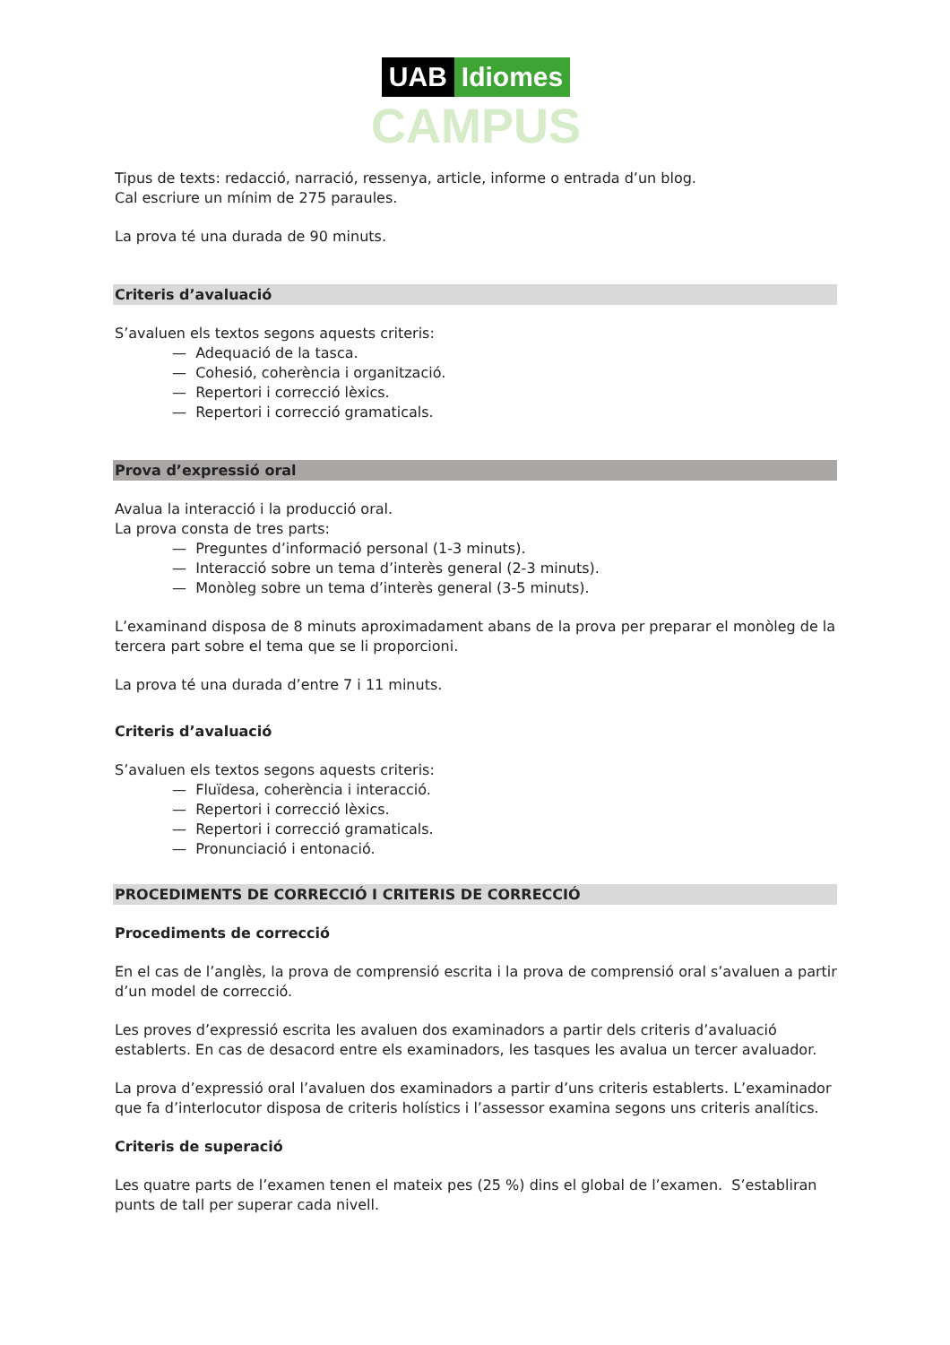UAB Idiomes
CAMPUS
Tipus de texts: redacció, narració, ressenya, article, informe o entrada d’un blog.
Cal escriure un mínim de 275 paraules.
La prova té una durada de 90 minuts.
Criteris d’avaluació
S’avaluen els textos segons aquests criteris:
— Adequació de la tasca.
— Cohesió, coherència i organització.
— Repertori i correcció lèxics.
— Repertori i correcció gramaticals.
Prova d’expressió oral
Avalua la interacció i la producció oral.
La prova consta de tres parts:
— Preguntes d’informació personal (1-3 minuts).
— Interacció sobre un tema d’interès general (2-3 minuts).
— Monòleg sobre un tema d’interès general (3-5 minuts).
L’examinand disposa de 8 minuts aproximadament abans de la prova per preparar el monòleg de la tercera part sobre el tema que se li proporcioni.
La prova té una durada d’entre 7 i 11 minuts.
Criteris d’avaluació
S’avaluen els textos segons aquests criteris:
— Fluïdesa, coherència i interacció.
— Repertori i correcció lèxics.
— Repertori i correcció gramaticals.
— Pronunciació i entonació.
PROCEDIMENTS DE CORRECCIÓ I CRITERIS DE CORRECCIÓ
Procediments de correcció
En el cas de l’anglès, la prova de comprensió escrita i la prova de comprensió oral s’avaluen a partir d’un model de correcció.
Les proves d’expressió escrita les avaluen dos examinadors a partir dels criteris d’avaluació establerts. En cas de desacord entre els examinadors, les tasques les avalua un tercer avaluador.
La prova d’expressió oral l’avaluen dos examinadors a partir d’uns criteris establerts. L’examinador que fa d’interlocutor disposa de criteris holístics i l’assessor examina segons uns criteris analítics.
Criteris de superació
Les quatre parts de l’examen tenen el mateix pes (25 %) dins el global de l’examen. S’establiran punts de tall per superar cada nivell.